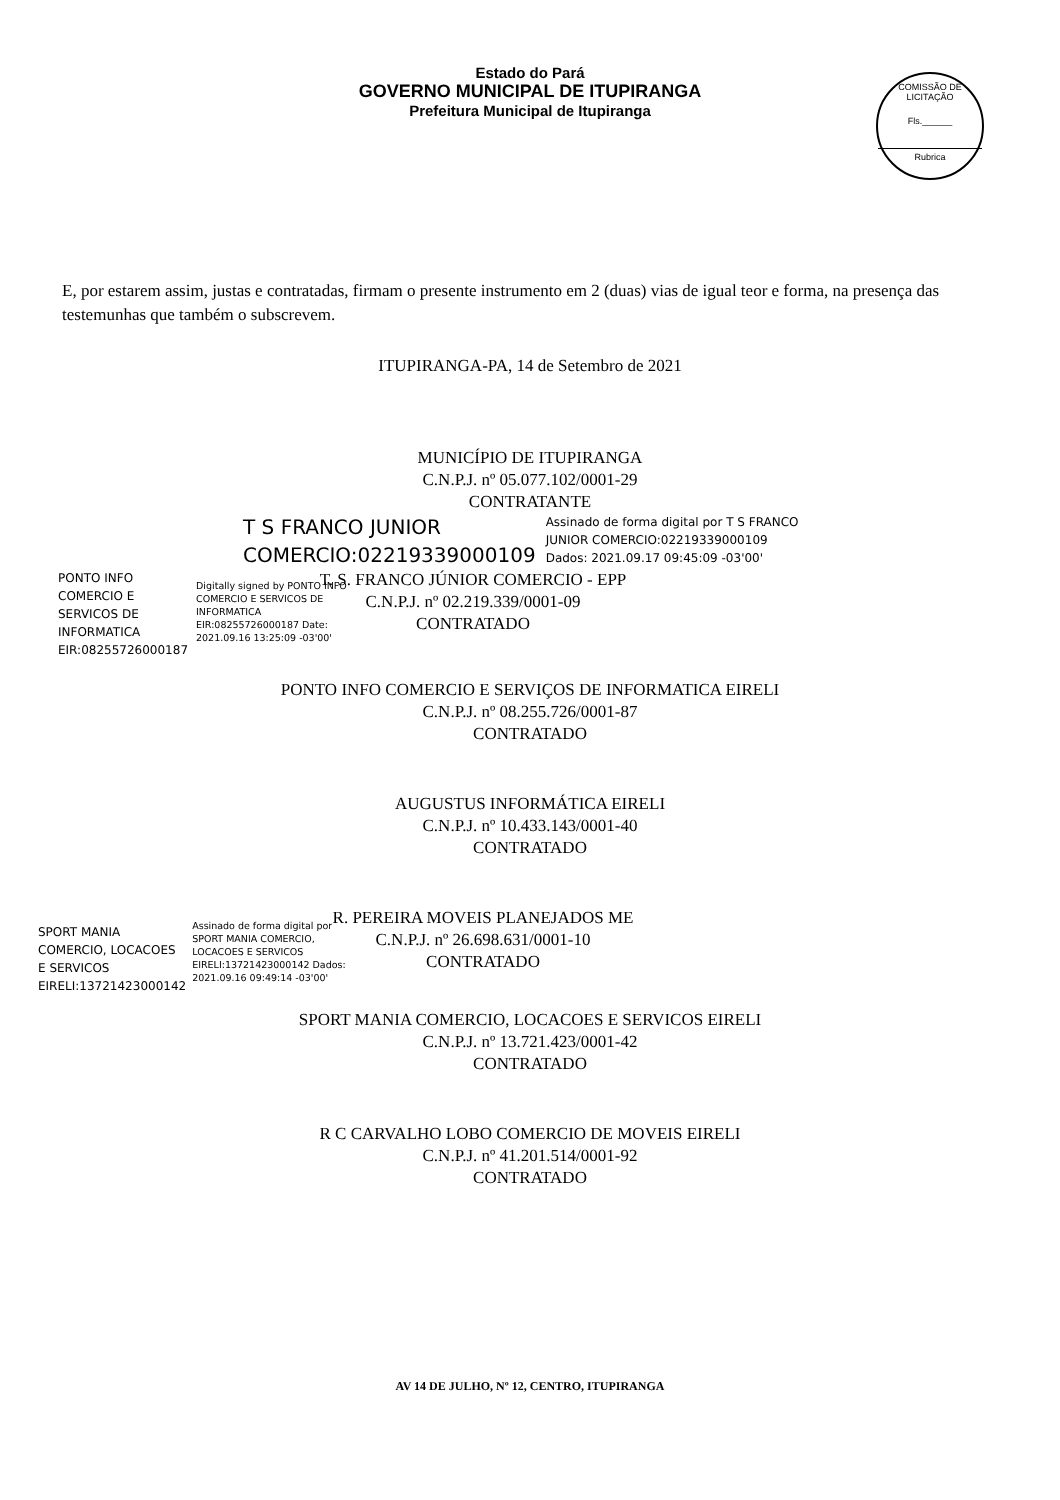Estado do Pará
GOVERNO MUNICIPAL DE ITUPIRANGA
Prefeitura Municipal de Itupiranga
COMISSÃO DE LICITAÇÃO
Fls.______
Rubrica
E, por estarem assim, justas e contratadas, firmam o presente instrumento em 2 (duas) vias de igual teor e forma, na presença das testemunhas que também o subscrevem.
ITUPIRANGA-PA, 14 de Setembro de 2021
MUNICÍPIO DE ITUPIRANGA
C.N.P.J. nº 05.077.102/0001-29
CONTRATANTE
T S FRANCO JUNIOR
COMERCIO:02219339000109
Assinado de forma digital por T S FRANCO
JUNIOR COMERCIO:02219339000109
Dados: 2021.09.17 09:45:09 -03'00'
PONTO INFO
COMERCIO E
SERVICOS DE
INFORMATICA
EIR:08255726000187
Digitally signed by PONTO INFO COMERCIO E SERVICOS DE INFORMATICA EIR:08255726000187 Date: 2021.09.16 13:25:09 -03'00'
T. S. FRANCO JÚNIOR COMERCIO - EPP
C.N.P.J. nº 02.219.339/0001-09
CONTRATADO
PONTO INFO COMERCIO E SERVIÇOS DE INFORMATICA EIRELI
C.N.P.J. nº 08.255.726/0001-87
CONTRATADO
AUGUSTUS INFORMÁTICA EIRELI
C.N.P.J. nº 10.433.143/0001-40
CONTRATADO
SPORT MANIA
COMERCIO, LOCACOES
E SERVICOS
EIRELI:13721423000142
Assinado de forma digital por SPORT MANIA COMERCIO, LOCACOES E SERVICOS EIRELI:13721423000142 Dados: 2021.09.16 09:49:14 -03'00'
R. PEREIRA MOVEIS PLANEJADOS ME
C.N.P.J. nº 26.698.631/0001-10
CONTRATADO
SPORT MANIA COMERCIO, LOCACOES E SERVICOS EIRELI
C.N.P.J. nº 13.721.423/0001-42
CONTRATADO
R C CARVALHO LOBO COMERCIO DE MOVEIS EIRELI
C.N.P.J. nº 41.201.514/0001-92
CONTRATADO
AV 14 DE JULHO, Nº 12, CENTRO, ITUPIRANGA